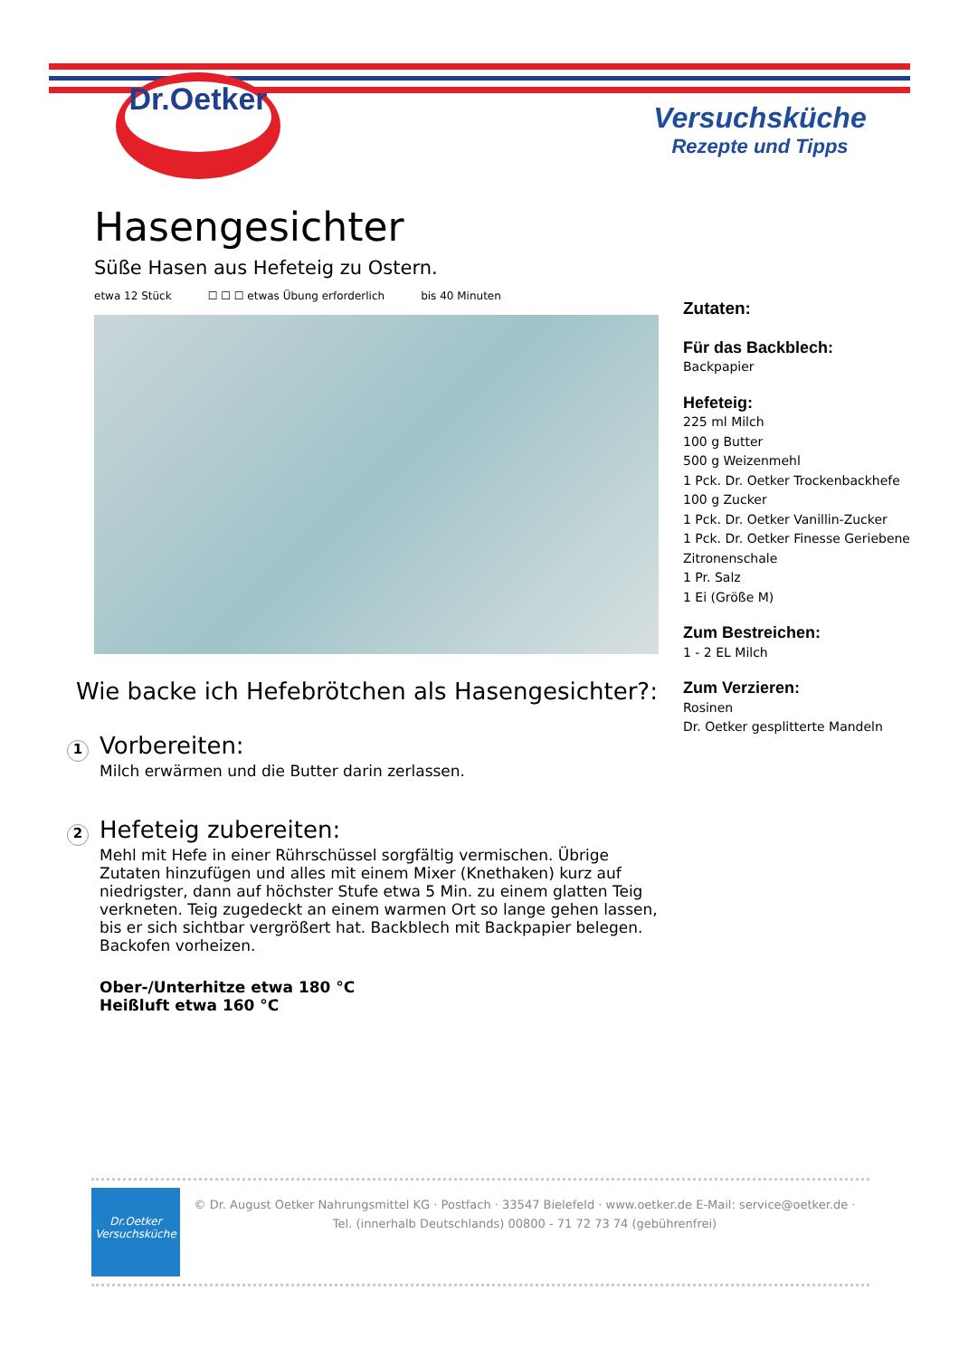Dr.Oetker
Versuchsküche
Rezepte und Tipps
Hasengesichter
Süße Hasen aus Hefeteig zu Ostern.
etwa 12 Stück ☐ ☐ ☐ etwas Übung erforderlich bis 40 Minuten
Wie backe ich Hefebrötchen als Hasengesichter?:
1 Vorbereiten:
Milch erwärmen und die Butter darin zerlassen.
2 Hefeteig zubereiten:
Mehl mit Hefe in einer Rührschüssel sorgfältig vermischen. Übrige Zutaten hinzufügen und alles mit einem Mixer (Knethaken) kurz auf niedrigster, dann auf höchster Stufe etwa 5 Min. zu einem glatten Teig verkneten. Teig zugedeckt an einem warmen Ort so lange gehen lassen, bis er sich sichtbar vergrößert hat. Backblech mit Backpapier belegen. Backofen vorheizen.
Ober-/Unterhitze etwa 180 °C
Heißluft etwa 160 °C
Zutaten:
Für das Backblech:
Backpapier
Hefeteig:
225 ml Milch
100 g Butter
500 g Weizenmehl
1 Pck. Dr. Oetker Trockenbackhefe
100 g Zucker
1 Pck. Dr. Oetker Vanillin-Zucker
1 Pck. Dr. Oetker Finesse Geriebene Zitronenschale
1 Pr. Salz
1 Ei (Größe M)
Zum Bestreichen:
1 - 2 EL Milch
Zum Verzieren:
Rosinen
Dr. Oetker gesplitterte Mandeln
Dr.Oetker
Versuchsküche
© Dr. August Oetker Nahrungsmittel KG · Postfach · 33547 Bielefeld · www.oetker.de E-Mail: service@oetker.de ·
Tel. (innerhalb Deutschlands) 00800 - 71 72 73 74 (gebührenfrei)